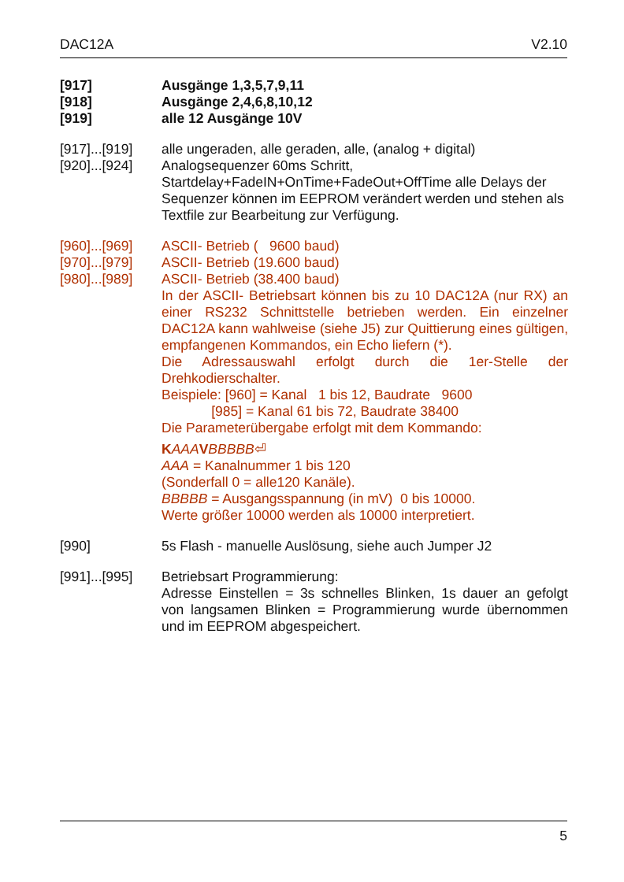DAC12A V2.10
[917] Ausgänge 1,3,5,7,9,11
[918] Ausgänge 2,4,6,8,10,12
[919] alle 12 Ausgänge 10V
[917]...[919] alle ungeraden, alle geraden, alle, (analog + digital)
[920]...[924] Analogsequenzer 60ms Schritt,
Startdelay+FadeIN+OnTime+FadeOut+OffTime alle Delays der Sequenzer können im EEPROM verändert werden und stehen als Textfile zur Bearbeitung zur Verfügung.
[960]...[969] ASCII- Betrieb ( 9600 baud)
[970]...[979] ASCII- Betrieb (19.600 baud)
[980]...[989] ASCII- Betrieb (38.400 baud)
In der ASCII- Betriebsart können bis zu 10 DAC12A (nur RX) an einer RS232 Schnittstelle betrieben werden. Ein einzelner DAC12A kann wahlweise (siehe J5) zur Quittierung eines gültigen, empfangenen Kommandos, ein Echo liefern (*).
Die Adressauswahl erfolgt durch die 1er-Stelle der Drehkodierschalter.
Beispiele: [960] = Kanal 1 bis 12, Baudrate 9600
[985] = Kanal 61 bis 72, Baudrate 38400
Die Parameterübergabe erfolgt mit dem Kommando:
KAAA VBBBBB⏎
AAA = Kanalnummer 1 bis 120
(Sonderfall 0 = alle120 Kanäle).
BBBBB = Ausgangsspannung (in mV) 0 bis 10000.
Werte größer 10000 werden als 10000 interpretiert.
[990] 5s Flash - manuelle Auslösung, siehe auch Jumper J2
[991]...[995] Betriebsart Programmierung:
Adresse Einstellen = 3s schnelles Blinken, 1s dauer an gefolgt von langsamen Blinken = Programmierung wurde übernommen und im EEPROM abgespeichert.
5